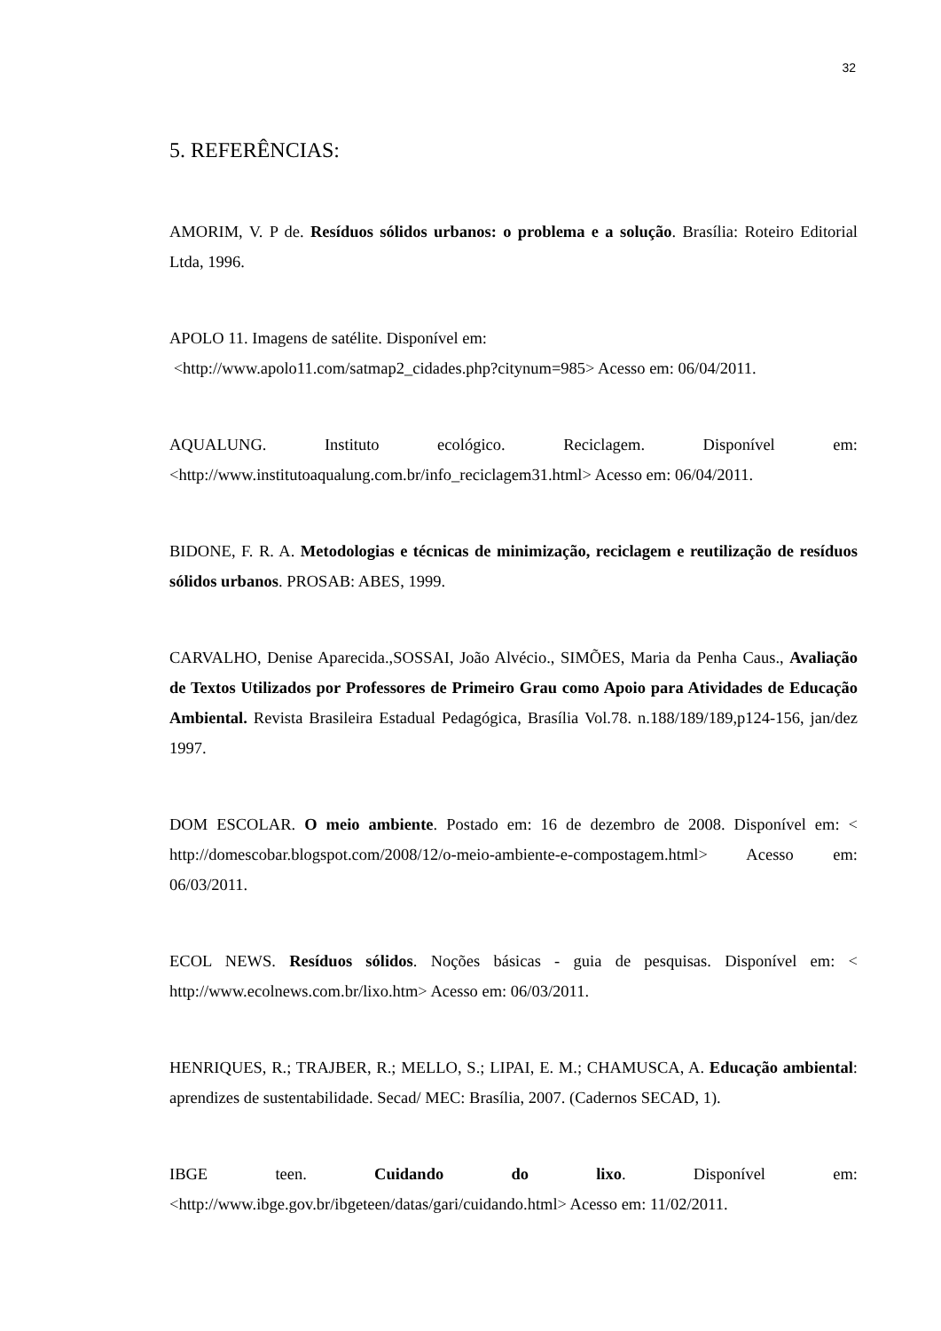32
5. REFERÊNCIAS:
AMORIM, V. P de. Resíduos sólidos urbanos: o problema e a solução. Brasília: Roteiro Editorial Ltda, 1996.
APOLO 11. Imagens de satélite. Disponível em:
<http://www.apolo11.com/satmap2_cidades.php?citynum=985> Acesso em: 06/04/2011.
AQUALUNG. Instituto ecológico. Reciclagem. Disponível em: <http://www.institutoaqualung.com.br/info_reciclagem31.html> Acesso em: 06/04/2011.
BIDONE, F. R. A. Metodologias e técnicas de minimização, reciclagem e reutilização de resíduos sólidos urbanos. PROSAB: ABES, 1999.
CARVALHO, Denise Aparecida.,SOSSAI, João Alvécio., SIMÕES, Maria da Penha Caus., Avaliação de Textos Utilizados por Professores de Primeiro Grau como Apoio para Atividades de Educação Ambiental. Revista Brasileira Estadual Pedagógica, Brasília Vol.78. n.188/189/189,p124-156, jan/dez 1997.
DOM ESCOLAR. O meio ambiente. Postado em: 16 de dezembro de 2008. Disponível em: < http://domescobar.blogspot.com/2008/12/o-meio-ambiente-e-compostagem.html> Acesso em: 06/03/2011.
ECOL NEWS. Resíduos sólidos. Noções básicas - guia de pesquisas. Disponível em: < http://www.ecolnews.com.br/lixo.htm> Acesso em: 06/03/2011.
HENRIQUES, R.; TRAJBER, R.; MELLO, S.; LIPAI, E. M.; CHAMUSCA, A. Educação ambiental: aprendizes de sustentabilidade. Secad/ MEC: Brasília, 2007. (Cadernos SECAD, 1).
IBGE teen. Cuidando do lixo. Disponível em: <http://www.ibge.gov.br/ibgeteen/datas/gari/cuidando.html> Acesso em: 11/02/2011.